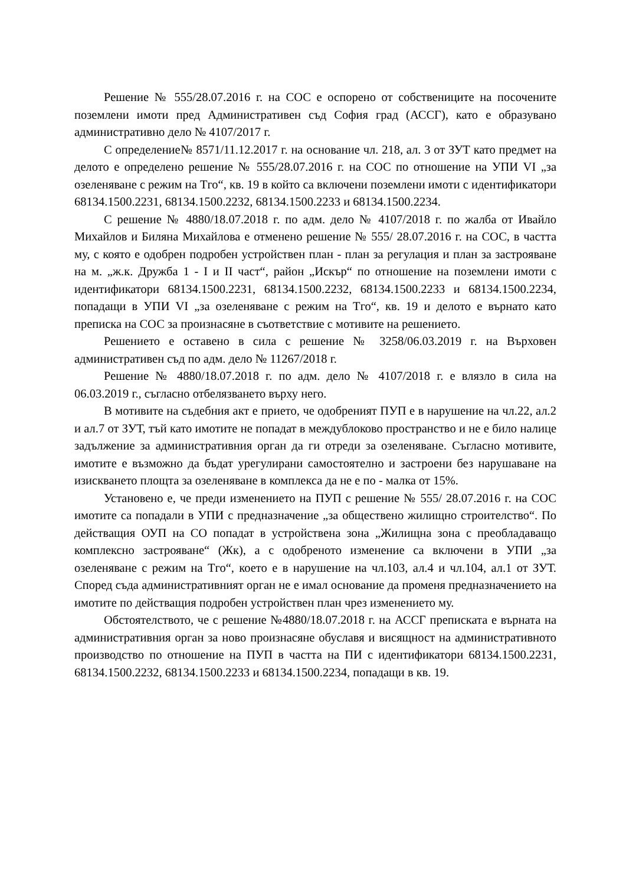Решение № 555/28.07.2016 г. на СОС е оспорено от собствениците на посочените поземлени имоти пред Административен съд София град (АССГ), като е образувано административно дело № 4107/2017 г.
С определение№ 8571/11.12.2017 г. на основание чл. 218, ал. 3 от ЗУТ като предмет на делото е определено решение № 555/28.07.2016 г. на СОС по отношение на УПИ VI „за озеленяване с режим на Тго“, кв. 19 в който са включени поземлени имоти с идентификатори 68134.1500.2231, 68134.1500.2232, 68134.1500.2233 и 68134.1500.2234.
С решение № 4880/18.07.2018 г. по адм. дело № 4107/2018 г. по жалба от Ивайло Михайлов и Биляна Михайлова е отменено решение № 555/ 28.07.2016 г. на СОС, в частта му, с която е одобрен подробен устройствен план - план за регулация и план за застрояване на м. „ж.к. Дружба 1 - I и II част“, район „Искър“ по отношение на поземлени имоти с идентификатори 68134.1500.2231, 68134.1500.2232, 68134.1500.2233 и 68134.1500.2234, попадащи в УПИ VI „за озеленяване с режим на Тго“, кв. 19 и делото е върнато като преписка на СОС за произнасяне в съответствие с мотивите на решението.
Решението е оставено в сила с решение № 3258/06.03.2019 г. на Върховен административен съд по адм. дело № 11267/2018 г.
Решение № 4880/18.07.2018 г. по адм. дело № 4107/2018 г. е влязло в сила на 06.03.2019 г., съгласно отбелязването върху него.
В мотивите на съдебния акт е прието, че одобреният ПУП е в нарушение на чл.22, ал.2 и ал.7 от ЗУТ, тъй като имотите не попадат в междублоково пространство и не е било налице задължение за административния орган да ги отреди за озеленяване. Съгласно мотивите, имотите е възможно да бъдат урегулирани самостоятелно и застроени без нарушаване на изискването площта за озеленяване в комплекса да не е по - малка от 15%.
Установено е, че преди изменението на ПУП с решение № 555/ 28.07.2016 г. на СОС имотите са попадали в УПИ с предназначение „за обществено жилищно строителство“. По действащия ОУП на СО попадат в устройствена зона „Жилищна зона с преобладаващо комплексно застрояване“ (Жк), а с одобреното изменение са включени в УПИ „за озеленяване с режим на Тго“, което е в нарушение на чл.103, ал.4 и чл.104, ал.1 от ЗУТ. Според съда административният орган не е имал основание да променя предназначението на имотите по действащия подробен устройствен план чрез изменението му.
Обстоятелството, че с решение №4880/18.07.2018 г. на АССГ преписката е върната на административния орган за ново произнасяне обуславя и висящност на административното производство по отношение на ПУП в частта на ПИ с идентификатори 68134.1500.2231, 68134.1500.2232, 68134.1500.2233 и 68134.1500.2234, попадащи в кв. 19.